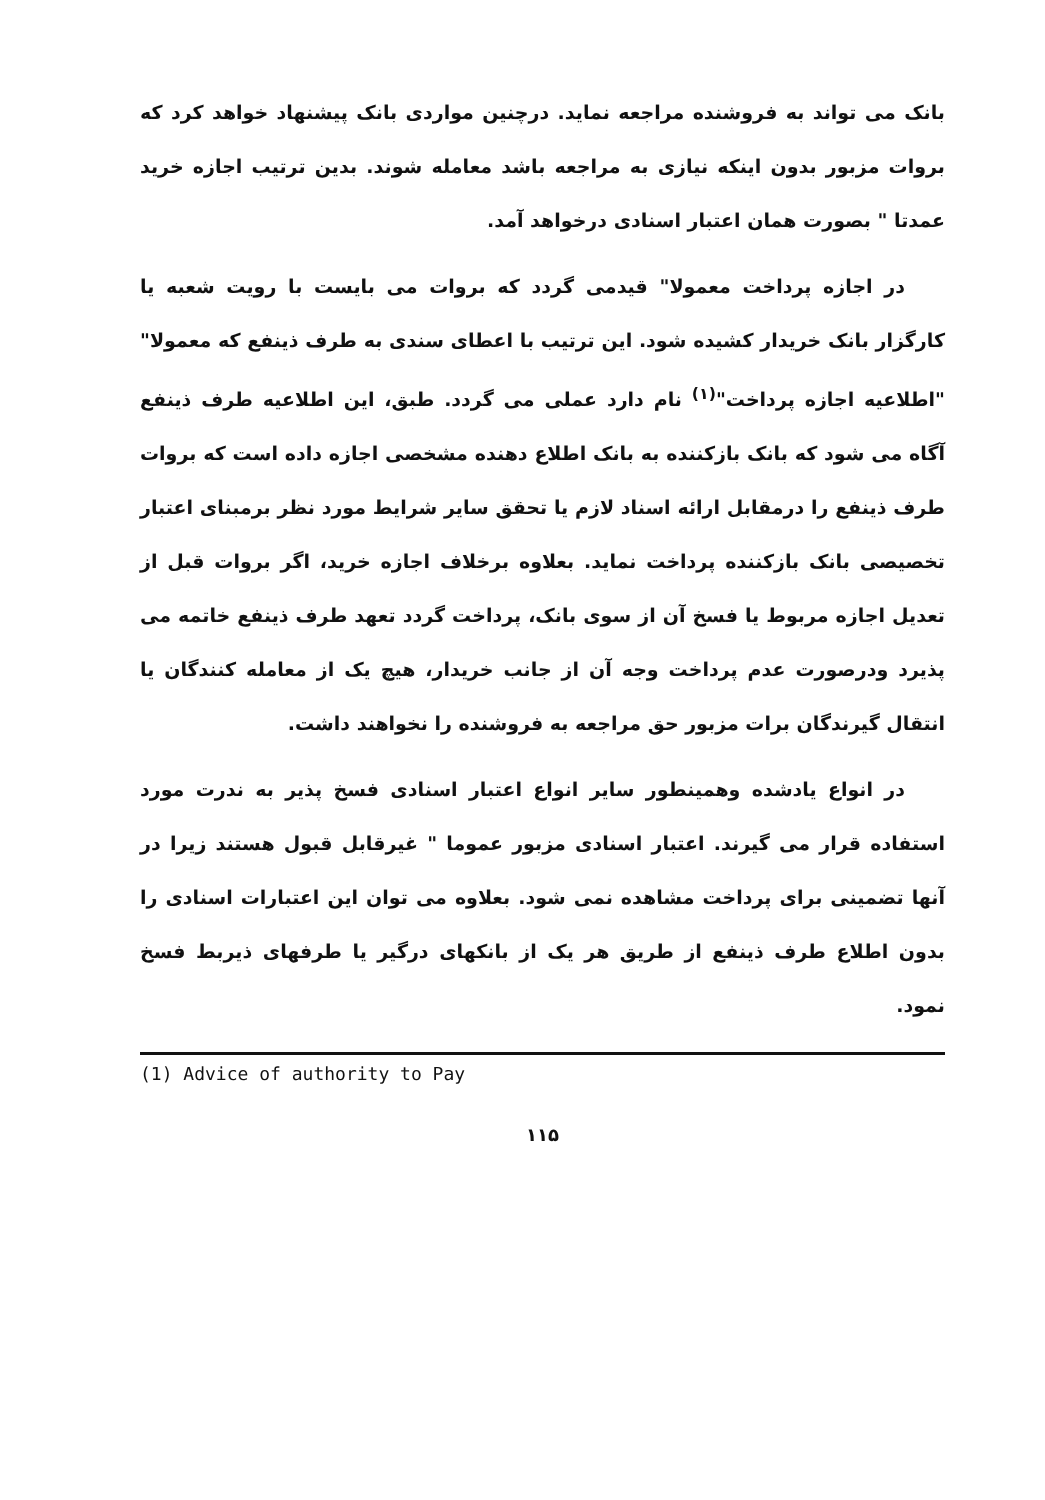بانک می تواند به فروشنده مراجعه نماید. درچنین مواردی بانک پیشنهاد خواهد کرد که بروات مزبور بدون اینکه نیازی به مراجعه باشد معامله شوند. بدین ترتیب اجازه خرید عمدتا " بصورت همان اعتبار اسنادی درخواهد آمد.
در اجازه پرداخت معمولا" قیدمی گردد که بروات می بایست با رویت شعبه یا کارگزار بانک خریدار کشیده شود. این ترتیب با اعطای سندی به طرف ذینفع که معمولا" "اطلاعیه اجازه پرداخت"<sup>(۱)</sup> نام دارد عملی می گردد. طبق، این اطلاعیه طرف ذینفع آگاه می شود که بانک بازکننده به بانک اطلاع دهنده مشخصی اجازه داده است که بروات طرف ذینفع را درمقابل ارائه اسناد لازم یا تحقق سایر شرایط مورد نظر برمبنای اعتبار تخصیصی بانک بازکننده پرداخت نماید. بعلاوه برخلاف اجازه خرید، اگر بروات قبل از تعدیل اجازه مربوط یا فسخ آن از سوی بانک، پرداخت گردد تعهد طرف ذینفع خاتمه می پذیرد ودرصورت عدم پرداخت وجه آن از جانب خریدار، هیچ یک از معامله کنندگان یا انتقال گیرندگان برات مزبور حق مراجعه به فروشنده را نخواهند داشت.
در انواع یادشده وهمینطور سایر انواع اعتبار اسنادی فسخ پذیر به ندرت مورد استفاده قرار می گیرند. اعتبار اسنادی مزبور عموما " غیرقابل قبول هستند زیرا در آنها تضمینی برای پرداخت مشاهده نمی شود. بعلاوه می توان این اعتبارات اسنادی را بدون اطلاع طرف ذینفع از طریق هر یک از بانکهای درگیر یا طرفهای ذیربط فسخ نمود.
(1) Advice of authority to Pay
۱۱۵